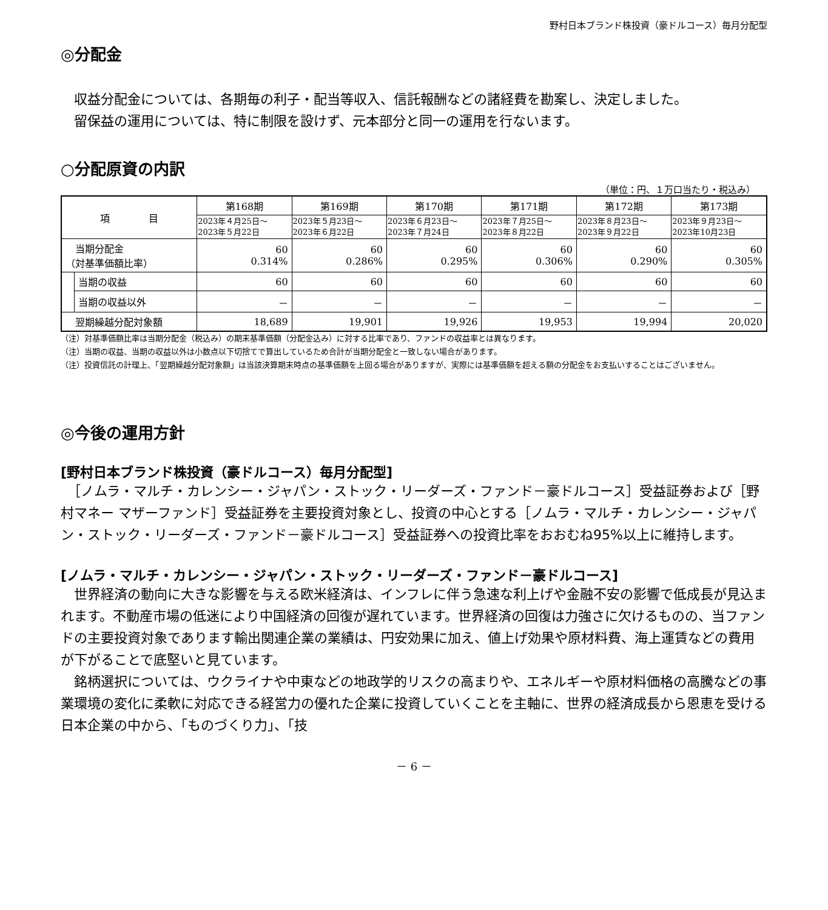野村日本ブランド株投資（豪ドルコース）毎月分配型
◎分配金
　収益分配金については、各期毎の利子・配当等収入、信託報酬などの諸経費を勘案し、決定しました。
　留保益の運用については、特に制限を設けず、元本部分と同一の運用を行ないます。
○分配原資の内訳
（単位：円、１万口当たり・税込み）
| 項 目 | | 第168期 | 第169期 | 第170期 | 第171期 | 第172期 | 第173期 |
| --- | --- | --- | --- | --- | --- | --- | --- |
| | | 2023年４月25日～ 2023年５月22日 | 2023年５月23日～ 2023年６月22日 | 2023年６月23日～ 2023年７月24日 | 2023年７月25日～ 2023年８月22日 | 2023年８月23日～ 2023年９月22日 | 2023年９月23日～ 2023年10月23日 |
| 当期分配金 （対基準価額比率） | | 60 0.314% | 60 0.286% | 60 0.295% | 60 0.306% | 60 0.290% | 60 0.305% |
| | 当期の収益 | 60 | 60 | 60 | 60 | 60 | 60 |
| | 当期の収益以外 | － | － | － | － | － | － |
| 翌期繰越分配対象額 | | 18,689 | 19,901 | 19,926 | 19,953 | 19,994 | 20,020 |
（注）対基準価額比率は当期分配金（税込み）の期末基準価額（分配金込み）に対する比率であり、ファンドの収益率とは異なります。
（注）当期の収益、当期の収益以外は小数点以下切捨てで算出しているため合計が当期分配金と一致しない場合があります。
（注）投資信託の計理上、「翌期繰越分配対象額」は当該決算期末時点の基準価額を上回る場合がありますが、実際には基準価額を超える額の分配金をお支払いすることはございません。
◎今後の運用方針
[野村日本ブランド株投資（豪ドルコース）毎月分配型]
　［ノムラ・マルチ・カレンシー・ジャパン・ストック・リーダーズ・ファンド－豪ドルコース］受益証券および［野村マネー マザーファンド］受益証券を主要投資対象とし、投資の中心とする［ノムラ・マルチ・カレンシー・ジャパン・ストック・リーダーズ・ファンド－豪ドルコース］受益証券への投資比率をおおむね95%以上に維持します。
[ノムラ・マルチ・カレンシー・ジャパン・ストック・リーダーズ・ファンド－豪ドルコース]
　世界経済の動向に大きな影響を与える欧米経済は、インフレに伴う急速な利上げや金融不安の影響で低成長が見込まれます。不動産市場の低迷により中国経済の回復が遅れています。世界経済の回復は力強さに欠けるものの、当ファンドの主要投資対象であります輸出関連企業の業績は、円安効果に加え、値上げ効果や原材料費、海上運賃などの費用が下がることで底堅いと見ています。
　銘柄選択については、ウクライナや中東などの地政学的リスクの高まりや、エネルギーや原材料価格の高騰などの事業環境の変化に柔軟に対応できる経営力の優れた企業に投資していくことを主軸に、世界の経済成長から恩恵を受ける日本企業の中から、「ものづくり力」、「技
－ 6 －